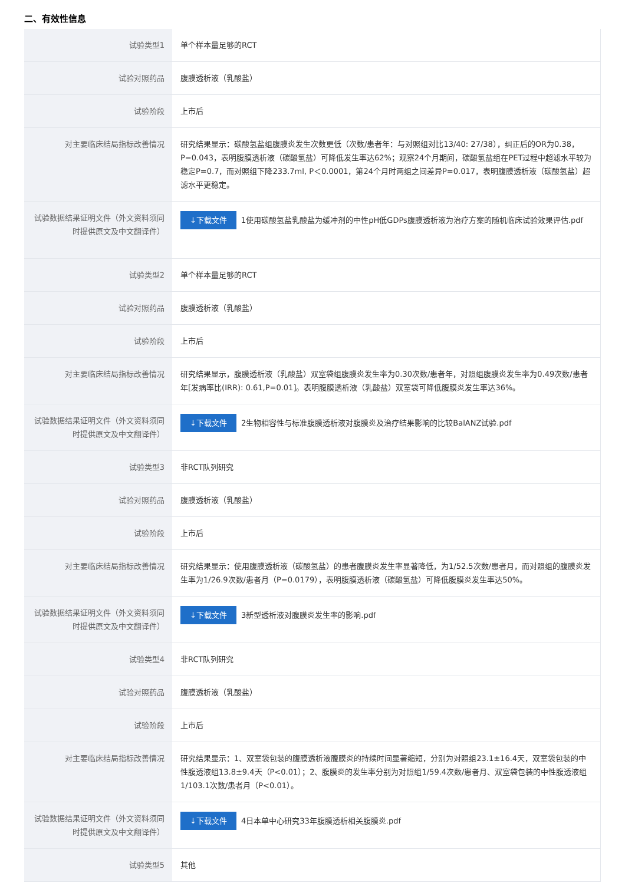二、有效性信息
| 试验类型1 | 单个样本量足够的RCT |
| 试验对照药品 | 腹膜透析液（乳酸盐） |
| 试验阶段 | 上市后 |
| 对主要临床结局指标改善情况 | 研究结果显示：碳酸氢盐组腹膜炎发生次数更低（次数/患者年：与对照组对比13/40: 27/38），纠正后的OR为0.38，P=0.043，表明腹膜透析液（碳酸氢盐）可降低发生率达62%；观察24个月期间，碳酸氢盐组在PET过程中超滤水平较为稳定P=0.7，而对照组下降233.7ml, P＜0.0001，第24个月时两组之间差异P=0.017，表明腹膜透析液（碳酸氢盐）超滤水平更稳定。 |
| 试验数据结果证明文件（外文资料须同时提供原文及中文翻译件） | ↓下载文件 1使用碳酸氢盐乳酸盐为缓冲剂的中性pH低GDPs腹膜透析液为治疗方案的随机临床试验效果评估.pdf |
| 试验类型2 | 单个样本量足够的RCT |
| 试验对照药品 | 腹膜透析液（乳酸盐） |
| 试验阶段 | 上市后 |
| 对主要临床结局指标改善情况 | 研究结果显示，腹膜透析液（乳酸盐）双室袋组腹膜炎发生率为0.30次数/患者年，对照组腹膜炎发生率为0.49次数/患者年[发病率比(IRR): 0.61,P=0.01]。表明腹膜透析液（乳酸盐）双室袋可降低腹膜炎发生率达36%。 |
| 试验数据结果证明文件（外文资料须同时提供原文及中文翻译件） | ↓下载文件 2生物相容性与标准腹膜透析液对腹膜炎及治疗结果影响的比较BalANZ试验.pdf |
| 试验类型3 | 非RCT队列研究 |
| 试验对照药品 | 腹膜透析液（乳酸盐） |
| 试验阶段 | 上市后 |
| 对主要临床结局指标改善情况 | 研究结果显示：使用腹膜透析液（碳酸氢盐）的患者腹膜炎发生率显著降低，为1/52.5次数/患者月，而对照组的腹膜炎发生率为1/26.9次数/患者月（P=0.0179），表明腹膜透析液（碳酸氢盐）可降低腹膜炎发生率达50%。 |
| 试验数据结果证明文件（外文资料须同时提供原文及中文翻译件） | ↓下载文件 3新型透析液对腹膜炎发生率的影响.pdf |
| 试验类型4 | 非RCT队列研究 |
| 试验对照药品 | 腹膜透析液（乳酸盐） |
| 试验阶段 | 上市后 |
| 对主要临床结局指标改善情况 | 研究结果显示：1、双室袋包装的腹膜透析液腹膜炎的持续时间显著缩短，分别为对照组23.1±16.4天，双室袋包装的中性腹透液组13.8±9.4天（P<0.01）；2、腹膜炎的发生率分别为对照组1/59.4次数/患者月、双室袋包装的中性腹透液组1/103.1次数/患者月（P<0.01）。 |
| 试验数据结果证明文件（外文资料须同时提供原文及中文翻译件） | ↓下载文件 4日本单中心研究33年腹膜透析相关腹膜炎.pdf |
| 试验类型5 | 其他 |